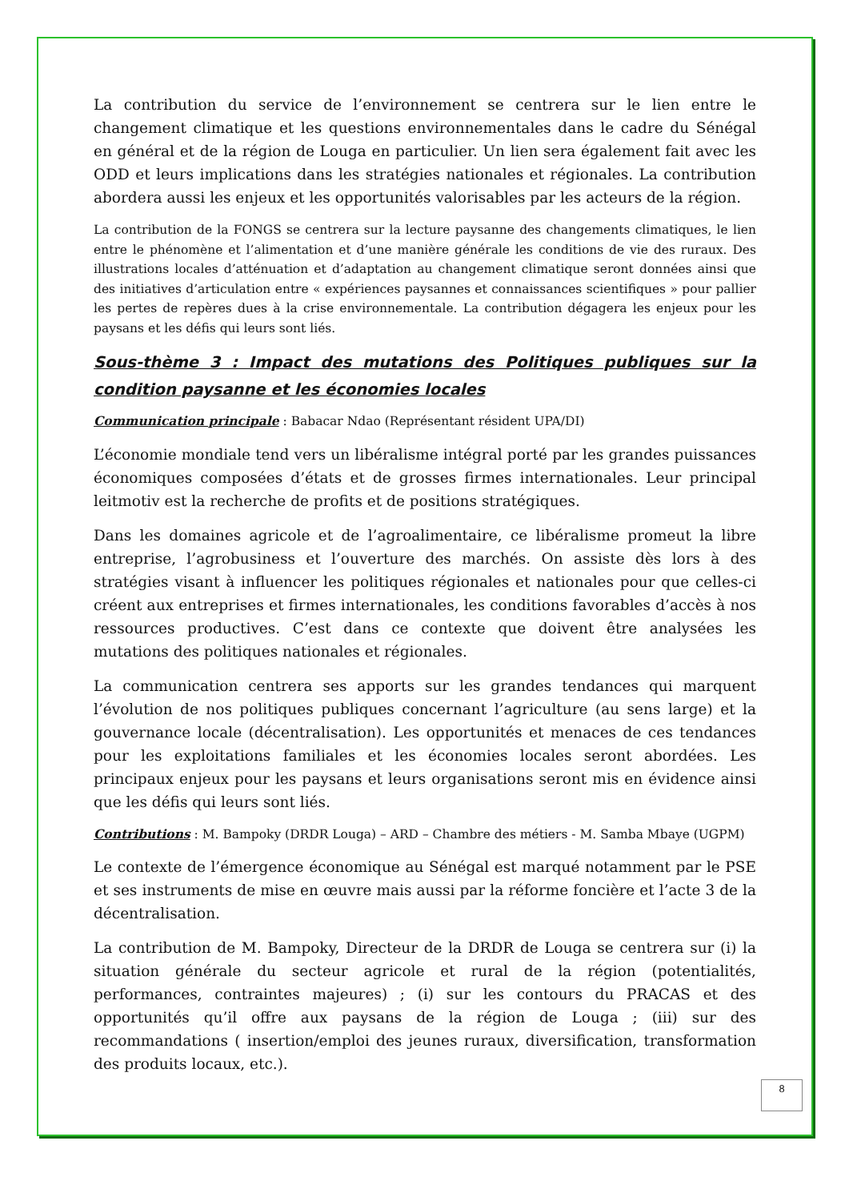La contribution du service de l’environnement se centrera sur le lien entre le changement climatique et les questions environnementales dans le cadre du Sénégal en général et de la région de Louga en particulier. Un lien sera également fait avec les ODD et leurs implications dans les stratégies nationales et régionales. La contribution abordera aussi les enjeux et les opportunités valorisables par les acteurs de la région.
La contribution de la FONGS se centrera sur la lecture paysanne des changements climatiques, le lien entre le phénomène et l’alimentation et d’une manière générale les conditions de vie des ruraux. Des illustrations locales d’atténuation et d’adaptation au changement climatique seront données ainsi que des initiatives d’articulation entre « expériences paysannes et connaissances scientifiques » pour pallier les pertes de repères dues à la crise environnementale. La contribution dégagera les enjeux pour les paysans et les défis qui leurs sont liés.
Sous-thème 3 : Impact des mutations des Politiques publiques sur la condition paysanne et les économies locales
Communication principale : Babacar Ndao (Représentant résident UPA/DI)
L’économie mondiale tend vers un libéralisme intégral porté par les grandes puissances économiques composées d’états et de grosses firmes internationales. Leur principal leitmotiv est la recherche de profits et de positions stratégiques.
Dans les domaines agricole et de l’agroalimentaire, ce libéralisme promeut la libre entreprise, l’agrobusiness et l’ouverture des marchés. On assiste dès lors à des stratégies visant à influencer les politiques régionales et nationales pour que celles-ci créent aux entreprises et firmes internationales, les conditions favorables d’accès à nos ressources productives. C’est dans ce contexte que doivent être analysées les mutations des politiques nationales et régionales.
La communication centrera ses apports sur les grandes tendances qui marquent l’évolution de nos politiques publiques concernant l’agriculture (au sens large) et la gouvernance locale (décentralisation). Les opportunités et menaces de ces tendances pour les exploitations familiales et les économies locales seront abordées. Les principaux enjeux pour les paysans et leurs organisations seront mis en évidence ainsi que les défis qui leurs sont liés.
Contributions : M. Bampoky (DRDR Louga) – ARD – Chambre des métiers - M. Samba Mbaye (UGPM)
Le contexte de l’émergence économique au Sénégal est marqué notamment par le PSE et ses instruments de mise en œuvre mais aussi par la réforme foncière et l’acte 3 de la décentralisation.
La contribution de M. Bampoky, Directeur de la DRDR de Louga se centrera sur (i) la situation générale du secteur agricole et rural de la région (potentialités, performances, contraintes majeures) ; (i) sur les contours du PRACAS et des opportunités qu’il offre aux paysans de la région de Louga ; (iii) sur des recommandations ( insertion/emploi des jeunes ruraux, diversification, transformation des produits locaux, etc.).
8